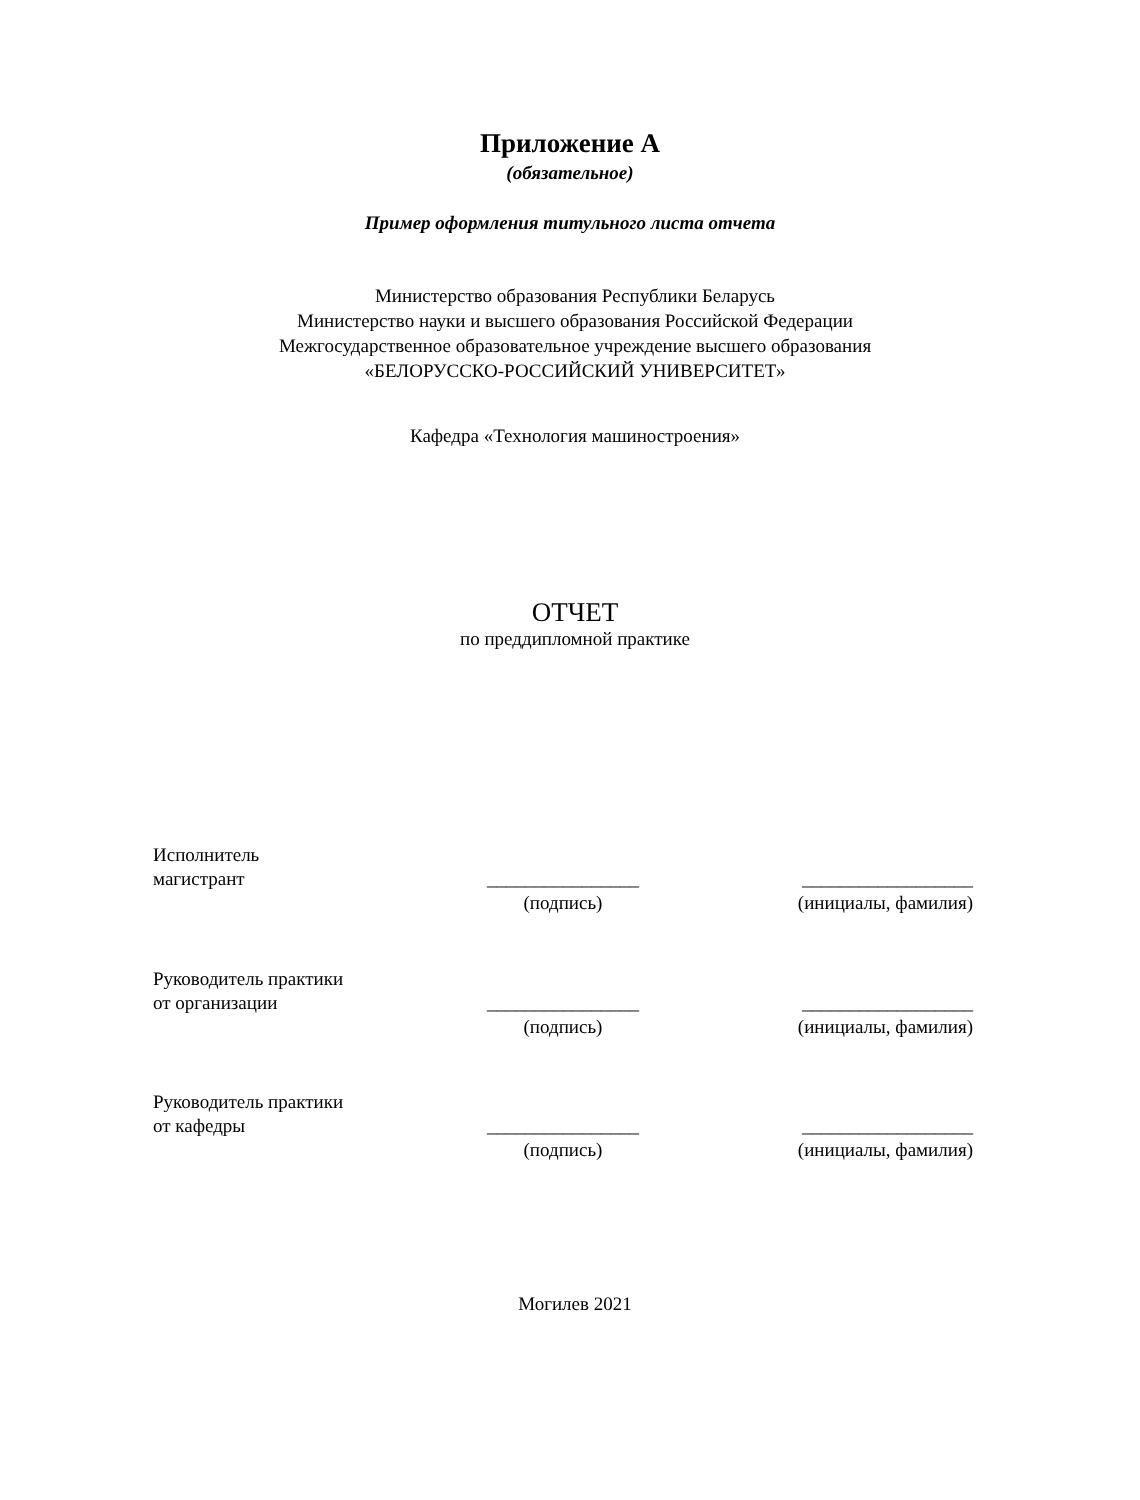Приложение А
(обязательное)
Пример оформления титульного листа отчета
Министерство образования Республики Беларусь
Министерство науки и высшего образования Российской Федерации
Межгосударственное образовательное учреждение высшего образования
«БЕЛОРУССКО-РОССИЙСКИЙ УНИВЕРСИТЕТ»
Кафедра «Технология машиностроения»
ОТЧЕТ
по преддипломной практике
Исполнитель
магистрант
________________
__________________
(подпись) (инициалы, фамилия)
Руководитель практики
от организации
________________
__________________
(подпись) (инициалы, фамилия)
Руководитель практики
от кафедры
________________
__________________
(подпись) (инициалы, фамилия)
Могилев 2021